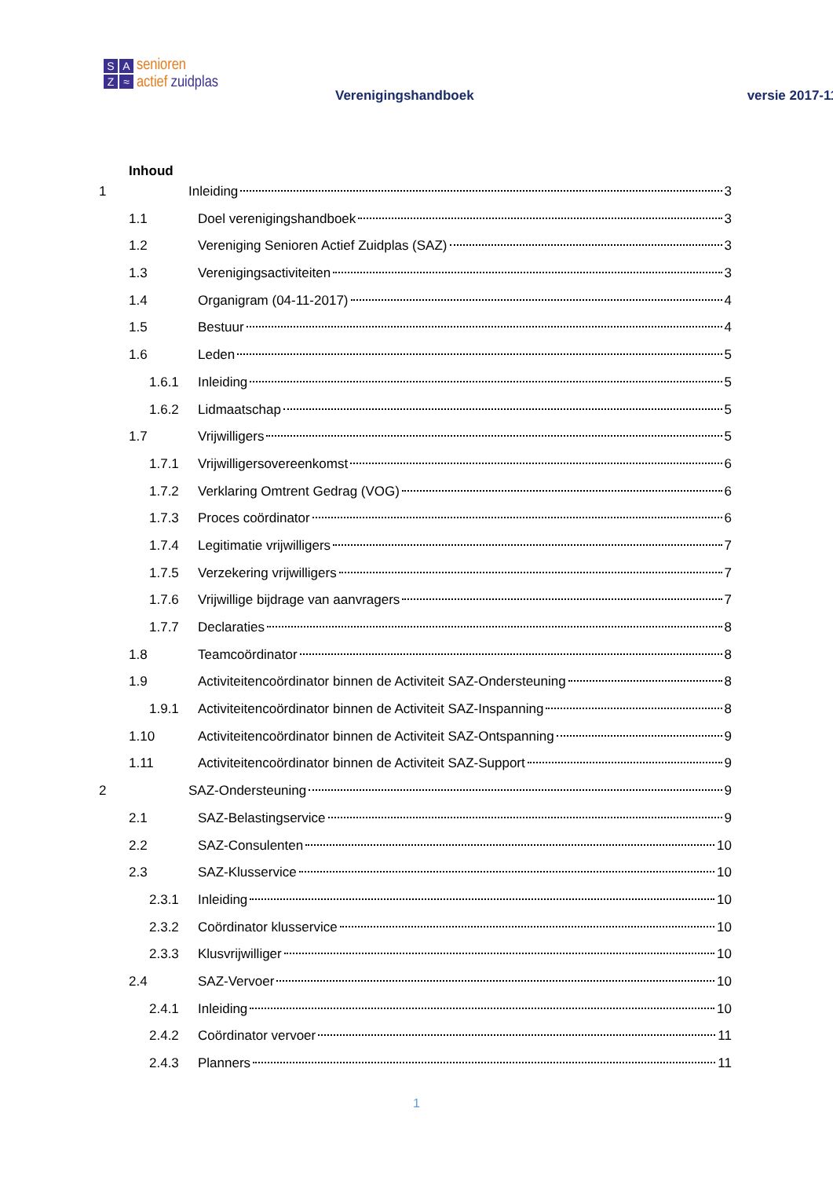SAZ ≈
senioren
actief zuidplas
Verenigingshandboek versie 2017-11
Inhoud
1 Inleiding 3
1.1 Doel verenigingshandboek 3
1.2 Vereniging Senioren Actief Zuidplas (SAZ) 3
1.3 Verenigingsactiviteiten 3
1.4 Organigram (04-11-2017) 4
1.5 Bestuur 4
1.6 Leden 5
1.6.1 Inleiding 5
1.6.2 Lidmaatschap 5
1.7 Vrijwilligers 5
1.7.1 Vrijwilligersovereenkomst 6
1.7.2 Verklaring Omtrent Gedrag (VOG) 6
1.7.3 Proces coördinator 6
1.7.4 Legitimatie vrijwilligers 7
1.7.5 Verzekering vrijwilligers 7
1.7.6 Vrijwillige bijdrage van aanvragers 7
1.7.7 Declaraties 8
1.8 Teamcoördinator 8
1.9 Activiteitencoördinator binnen de Activiteit SAZ-Ondersteuning 8
1.9.1 Activiteitencoördinator binnen de Activiteit SAZ-Inspanning 8
1.10 Activiteitencoördinator binnen de Activiteit SAZ-Ontspanning 9
1.11 Activiteitencoördinator binnen de Activiteit SAZ-Support 9
2 SAZ-Ondersteuning 9
2.1 SAZ-Belastingservice 9
2.2 SAZ-Consulenten 10
2.3 SAZ-Klusservice 10
2.3.1 Inleiding 10
2.3.2 Coördinator klusservice 10
2.3.3 Klusvrijwilliger 10
2.4 SAZ-Vervoer 10
2.4.1 Inleiding 10
2.4.2 Coördinator vervoer 11
2.4.3 Planners 11
1